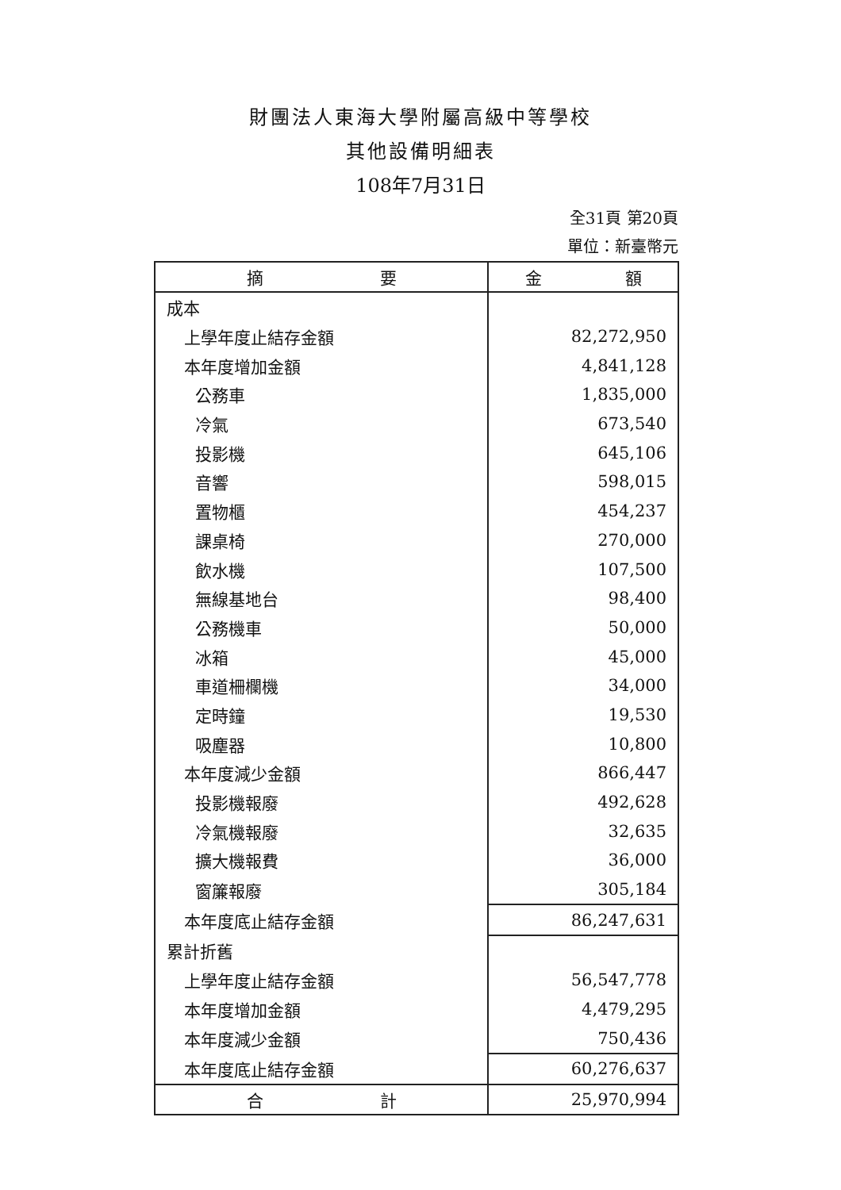財團法人東海大學附屬高級中等學校
其他設備明細表
108年7月31日
全31頁 第20頁
單位：新臺幣元
| 摘 要 | 金 額 |
| --- | --- |
| 成本 | |
| 上學年度止結存金額 | 82,272,950 |
| 本年度增加金額 | 4,841,128 |
| 公務車 | 1,835,000 |
| 冷氣 | 673,540 |
| 投影機 | 645,106 |
| 音響 | 598,015 |
| 置物櫃 | 454,237 |
| 課桌椅 | 270,000 |
| 飲水機 | 107,500 |
| 無線基地台 | 98,400 |
| 公務機車 | 50,000 |
| 冰箱 | 45,000 |
| 車道柵欄機 | 34,000 |
| 定時鐘 | 19,530 |
| 吸塵器 | 10,800 |
| 本年度減少金額 | 866,447 |
| 投影機報廢 | 492,628 |
| 冷氣機報廢 | 32,635 |
| 擴大機報費 | 36,000 |
| 窗簾報廢 | 305,184 |
| 本年度底止結存金額 | 86,247,631 |
| 累計折舊 | |
| 上學年度止結存金額 | 56,547,778 |
| 本年度增加金額 | 4,479,295 |
| 本年度減少金額 | 750,436 |
| 本年度底止結存金額 | 60,276,637 |
| 合 計 | 25,970,994 |